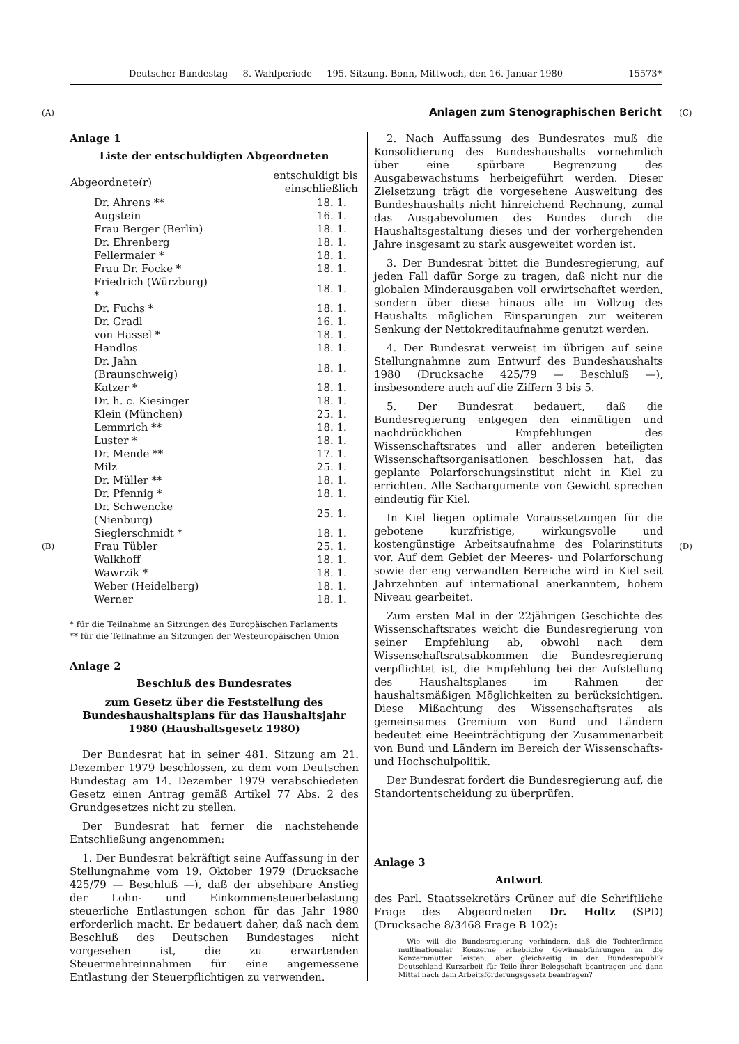Deutscher Bundestag — 8. Wahlperiode — 195. Sitzung. Bonn, Mittwoch, den 16. Januar 1980 15573*
(A) Anlagen zum Stenographischen Bericht (C)
(B) (D)
Anlage 1
Liste der entschuldigten Abgeordneten
| Abgeordnete(r) | entschuldigt bis einschließlich |
| --- | --- |
| Dr. Ahrens ** | 18. 1. |
| Augstein | 16. 1. |
| Frau Berger (Berlin) | 18. 1. |
| Dr. Ehrenberg | 18. 1. |
| Fellermaier * | 18. 1. |
| Frau Dr. Focke * | 18. 1. |
| Friedrich (Würzburg) * | 18. 1. |
| Dr. Fuchs * | 18. 1. |
| Dr. Gradl | 16. 1. |
| von Hassel * | 18. 1. |
| Handlos | 18. 1. |
| Dr. Jahn (Braunschweig) | 18. 1. |
| Katzer * | 18. 1. |
| Dr. h. c. Kiesinger | 18. 1. |
| Klein (München) | 25. 1. |
| Lemmrich ** | 18. 1. |
| Luster * | 18. 1. |
| Dr. Mende ** | 17. 1. |
| Milz | 25. 1. |
| Dr. Müller ** | 18. 1. |
| Dr. Pfennig * | 18. 1. |
| Dr. Schwencke (Nienburg) | 25. 1. |
| Sieglerschmidt * | 18. 1. |
| Frau Tübler | 25. 1. |
| Walkhoff | 18. 1. |
| Wawrzik * | 18. 1. |
| Weber (Heidelberg) | 18. 1. |
| Werner | 18. 1. |
* für die Teilnahme an Sitzungen des Europäischen Parlaments
** für die Teilnahme an Sitzungen der Westeuropäischen Union
Anlage 2
Beschluß des Bundesrates
zum Gesetz über die Feststellung des Bundeshaushaltsplans für das Haushaltsjahr 1980 (Haushaltsgesetz 1980)
Der Bundesrat hat in seiner 481. Sitzung am 21. Dezember 1979 beschlossen, zu dem vom Deutschen Bundestag am 14. Dezember 1979 verabschiedeten Gesetz einen Antrag gemäß Artikel 77 Abs. 2 des Grundgesetzes nicht zu stellen.
Der Bundesrat hat ferner die nachstehende Entschließung angenommen:
1. Der Bundesrat bekräftigt seine Auffassung in der Stellungnahme vom 19. Oktober 1979 (Drucksache 425/79 — Beschluß —), daß der absehbare Anstieg der Lohn- und Einkommensteuerbelastung steuerliche Entlastungen schon für das Jahr 1980 erforderlich macht. Er bedauert daher, daß nach dem Beschluß des Deutschen Bundestages nicht vorgesehen ist, die zu erwartenden Steuermehreinnahmen für eine angemessene Entlastung der Steuerpflichtigen zu verwenden.
2. Nach Auffassung des Bundesrates muß die Konsolidierung des Bundeshaushalts vornehmlich über eine spürbare Begrenzung des Ausgabewachstums herbeigeführt werden. Dieser Zielsetzung trägt die vorgesehene Ausweitung des Bundeshaushalts nicht hinreichend Rechnung, zumal das Ausgabevolumen des Bundes durch die Haushaltsgestaltung dieses und der vorhergehenden Jahre insgesamt zu stark ausgeweitet worden ist.
3. Der Bundesrat bittet die Bundesregierung, auf jeden Fall dafür Sorge zu tragen, daß nicht nur die globalen Minderausgaben voll erwirtschaftet werden, sondern über diese hinaus alle im Vollzug des Haushalts möglichen Einsparungen zur weiteren Senkung der Nettokreditaufnahme genutzt werden.
4. Der Bundesrat verweist im übrigen auf seine Stellungnahmne zum Entwurf des Bundeshaushalts 1980 (Drucksache 425/79 — Beschluß —), insbesondere auch auf die Ziffern 3 bis 5.
5. Der Bundesrat bedauert, daß die Bundesregierung entgegen den einmütigen und nachdrücklichen Empfehlungen des Wissenschaftsrates und aller anderen beteiligten Wissenschaftsorganisationen beschlossen hat, das geplante Polarforschungsinstitut nicht in Kiel zu errichten. Alle Sachargumente von Gewicht sprechen eindeutig für Kiel.
In Kiel liegen optimale Voraussetzungen für die gebotene kurzfristige, wirkungsvolle und kostengünstige Arbeitsaufnahme des Polarinstituts vor. Auf dem Gebiet der Meeres- und Polarforschung sowie der eng verwandten Bereiche wird in Kiel seit Jahrzehnten auf international anerkanntem, hohem Niveau gearbeitet.
Zum ersten Mal in der 22jährigen Geschichte des Wissenschaftsrates weicht die Bundesregierung von seiner Empfehlung ab, obwohl nach dem Wissenschaftsratsabkommen die Bundesregierung verpflichtet ist, die Empfehlung bei der Aufstellung des Haushaltsplanes im Rahmen der haushaltsmäßigen Möglichkeiten zu berücksichtigen. Diese Mißachtung des Wissenschaftsrates als gemeinsames Gremium von Bund und Ländern bedeutet eine Beeinträchtigung der Zusammenarbeit von Bund und Ländern im Bereich der Wissenschafts- und Hochschulpolitik.
Der Bundesrat fordert die Bundesregierung auf, die Standortentscheidung zu überprüfen.
Anlage 3
Antwort
des Parl. Staatssekretärs Grüner auf die Schriftliche Frage des Abgeordneten Dr. Holtz (SPD) (Drucksache 8/3468 Frage B 102):
Wie will die Bundesregierung verhindern, daß die Tochterfirmen multinationaler Konzerne erhebliche Gewinnabführungen an die Konzernmutter leisten, aber gleichzeitig in der Bundesrepublik Deutschland Kurzarbeit für Teile ihrer Belegschaft beantragen und dann Mittel nach dem Arbeitsförderungsgesetz beantragen?